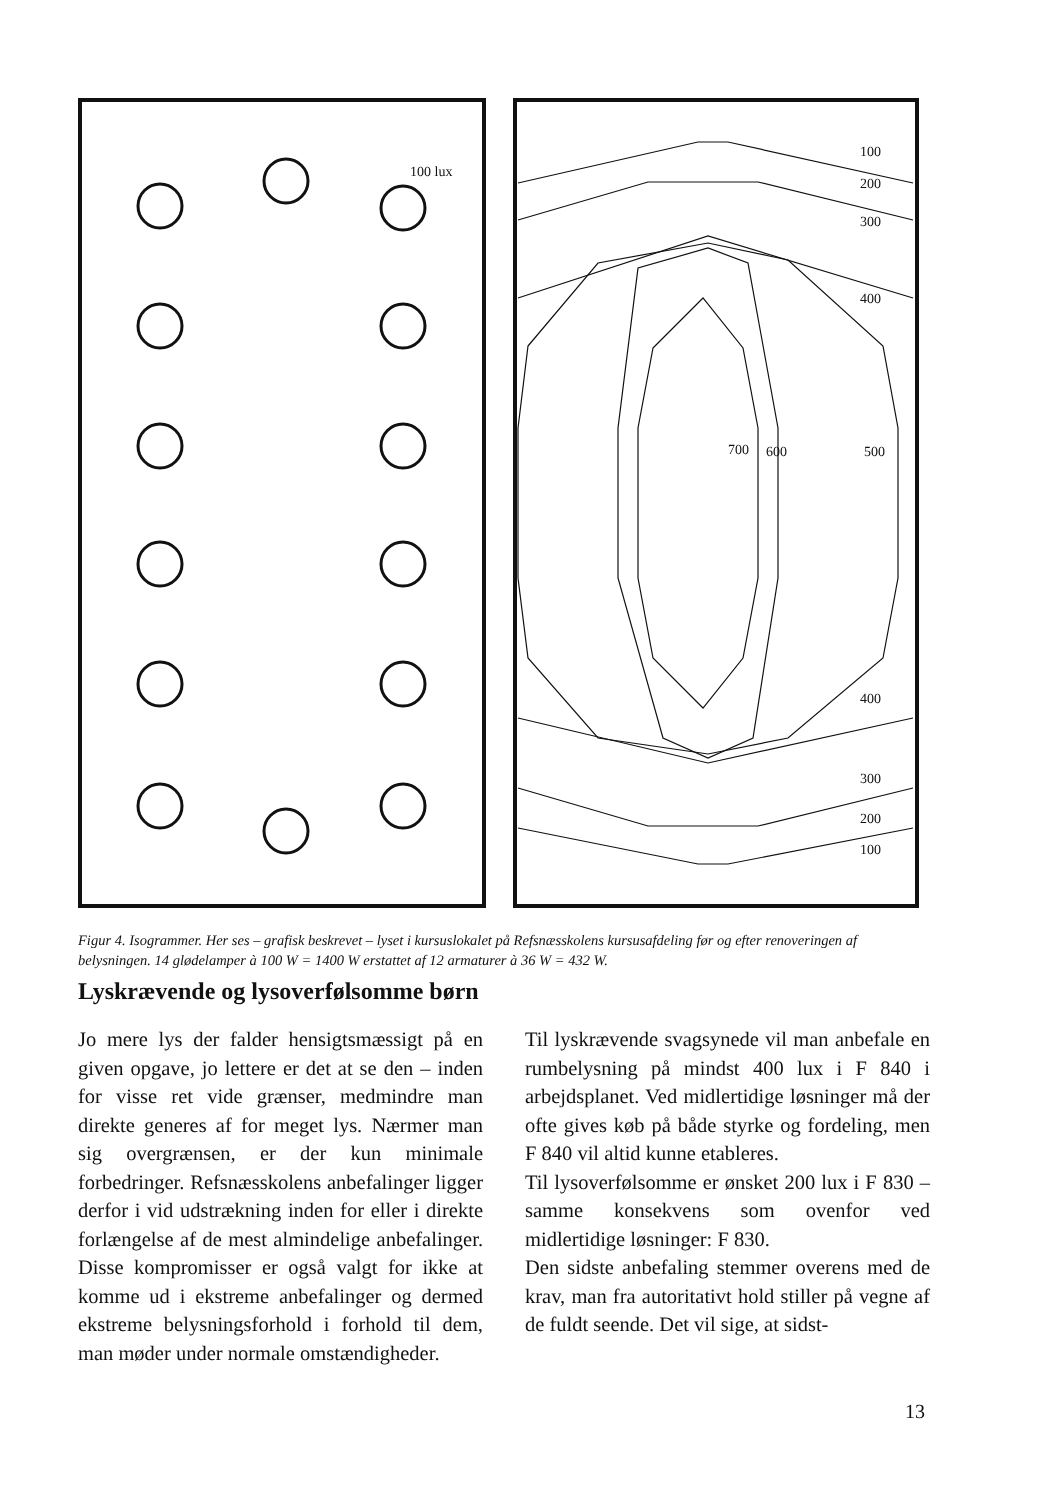100 lux
100
200
300
400
700
600
500
400
300
200
100
Figur 4. Isogrammer. Her ses – grafisk beskrevet – lyset i kursuslokalet på Refsnæsskolens kursusafdeling før og efter renoveringen af belysningen. 14 glødelamper à 100 W = 1400 W erstattet af 12 armaturer à 36 W = 432 W.
Lyskrævende og lysoverfølsomme børn
Jo mere lys der falder hensigtsmæssigt på en given opgave, jo lettere er det at se den – inden for visse ret vide grænser, medmindre man direkte generes af for meget lys. Nærmer man sig overgrænsen, er der kun minimale forbedringer. Refsnæsskolens anbefalinger ligger derfor i vid udstrækning inden for eller i direkte forlængelse af de mest almindelige anbefalinger. Disse kompromisser er også valgt for ikke at komme ud i ekstreme anbefalinger og dermed ekstreme belysningsforhold i forhold til dem, man møder under normale omstændigheder.
Til lyskrævende svagsynede vil man anbefale en rumbelysning på mindst 400 lux i F 840 i arbejdsplanet. Ved midlertidige løsninger må der ofte gives køb på både styrke og fordeling, men F 840 vil altid kunne etableres.
Til lysoverfølsomme er ønsket 200 lux i F 830 – samme konsekvens som ovenfor ved midlertidige løsninger: F 830.
Den sidste anbefaling stemmer overens med de krav, man fra autoritativt hold stiller på vegne af de fuldt seende. Det vil sige, at sidst-
13